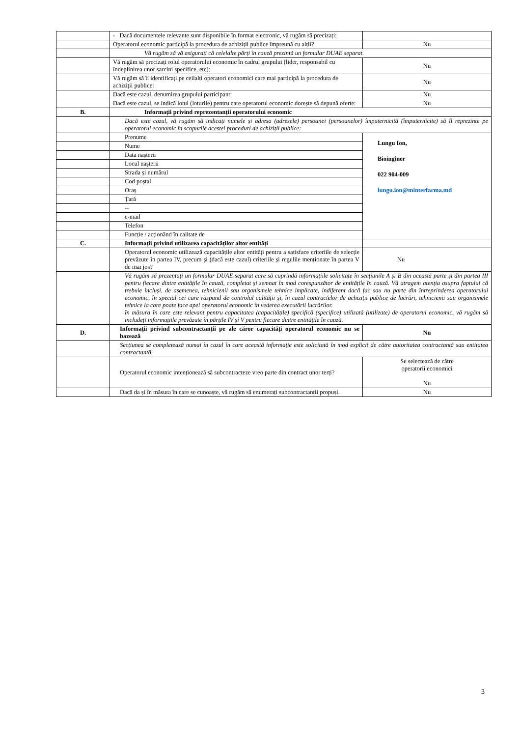| | - Dacă documentele relevante sunt disponibile în format electronic, vă rugăm să precizați: | |
| | Operatorul economic participă la procedura de achiziții publice împreună cu alții? | Nu |
| | Vă rugăm să vă asigurați că celelalte părți în cauză prezintă un formular DUAE separat. | |
| | Vă rugăm să precizați rolul operatorului economic în cadrul grupului (lider, responsabil cu îndeplinirea unor sarcini specifice, etc): | Nu |
| | Vă rugăm să îi identificați pe ceilalți operatori economici care mai participă la procedura de achiziții publice: | Nu |
| | Dacă este cazul, denumirea grupului participant: | Nu |
| | Dacă este cazul, se indică lotul (loturile) pentru care operatorul economic dorește să depună oferte: | Nu |
| B. | Informații privind reprezentanții operatorului economic | |
| | Dacă este cazul, vă rugăm să indicați numele și adresa (adresele) persoanei (persoanelor) împuternicită (împuternicite) să îl reprezinte pe operatorul economic în scopurile acestei proceduri de achiziții publice: | |
| | Prenume | Lungu Ion, Bioinginer 022 904-009 lungu.ion@minterfarma.md |
| | Nume | |
| | Data nașterii | |
| | Locul nașterii | |
| | Strada și numărul | |
| | Cod poștal | |
| | Oraș | |
| | Țară | |
| | -- | |
| | e-mail | |
| | Telefon | |
| | Funcție / acționând în calitate de | |
| C. | Informații privind utilizarea capacităților altor entități | |
| | Operatorul economic utilizează capacitățile altor entități pentru a satisface criteriile de selecție prevăzute în partea IV, precum și (dacă este cazul) criteriile și regulile menționate în partea V de mai jos? | Nu |
| | Vă rugăm să prezentați un formular DUAE separat care să cuprindă informațiile solicitate în secțiunile A și B din această parte și din partea III pentru fiecare dintre entitățile în cauză, completat și semnat în mod corespunzător de entitățile în cauză. Vă atragem atenția asupra faptului că trebuie incluși, de asemenea, tehnicienii sau organismele tehnice implicate, indiferent dacă fac sau nu parte din întreprinderea operatorului economic, în special cei care răspund de controlul calității și, în cazul contractelor de achiziții publice de lucrări, tehnicienii sau organismele tehnice la care poate face apel operatorul economic în vederea executării lucrărilor. în măsura în care este relevant pentru capacitatea (capacitățile) specifică (specifice) utilizată (utilizate) de operatorul economic, vă rugăm să includeți informațiile prevăzute în părțile IV și V pentru fiecare dintre entitățile în cauză. | |
| D. | Informații privind subcontractanții pe ale căror capacități operatorul economic nu se bazează | Nu |
| | Secțiunea se completează numai în cazul în care această informație este solicitată în mod explicit de către autoritatea contractantă sau entitatea contractantă. | |
| | Operatorul economic intenționează să subcontracteze vreo parte din contract unor terți? | Se selectează de către operatorii economici Nu |
| | Dacă da și în măsura în care se cunoaște, vă rugăm să enumerați subcontractanții propuși. | Nu |
3